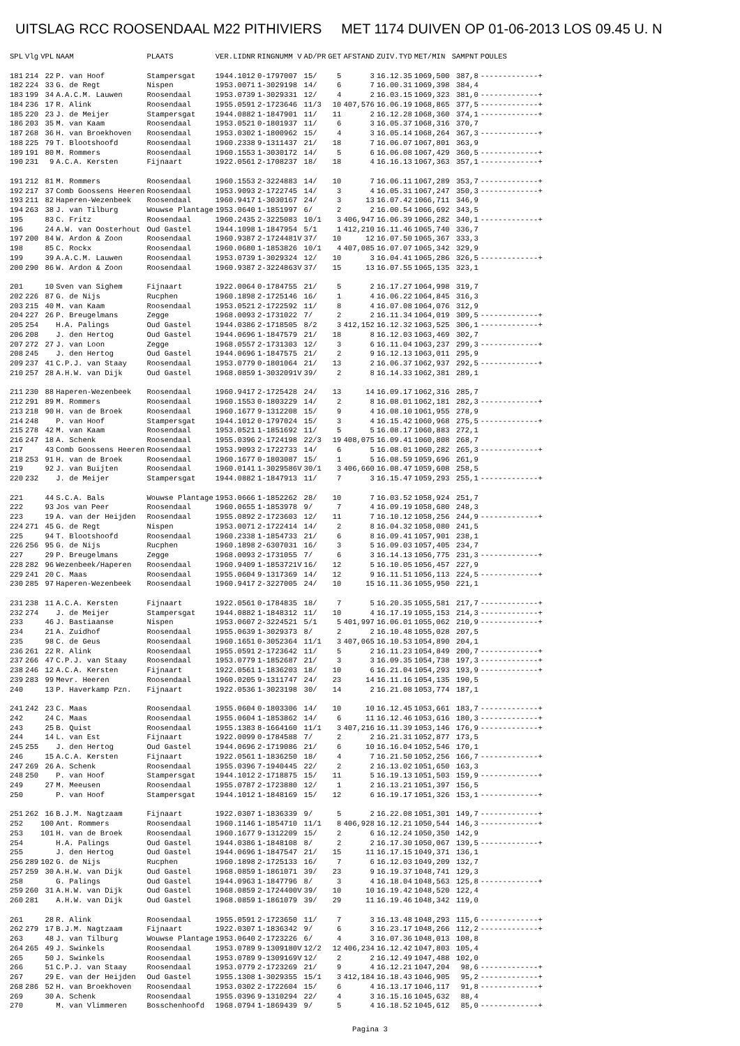UITSLAG RCC ROOSENDAAL M22 PITHIVIERS MET 1174 DUIVEN OP 01-06-2013 LOS 09.45 U. N
| SPL | Vlg | VPL | NAAM | PLAATS | VER.LIDNR | RINGNUMM V | AD/PR | GET | AFSTAND | ZUIV.TYD | MET/MIN | SAMPNT | POULES |
| --- | --- | --- | --- | --- | --- | --- | --- | --- | --- | --- | --- | --- | --- |
| 181 | 214 | 22 | P. van Hoof | Stampersgat | 1944.1012 | 0-1797007 | 15/ | 5 | 3 | 16.12.35 | 1069,500 | 387,8 | -------------+ |
| 182 | 224 | 33 | G. de Regt | Nispen | 1953.0071 | 1-3029198 | 14/ | 6 | 7 | 16.00.31 | 1069,398 | 384,4 | |
| 183 | 199 | 34 | A.A.C.M. Lauwen | Roosendaal | 1953.0739 | 1-3029331 | 12/ | 4 | 2 | 16.03.15 | 1069,323 | 381,0 | -------------+ |
| 184 | 236 | 17 | R. Alink | Roosendaal | 1955.0591 | 2-1723646 | 11/3 | 10 | 407,576 | 16.06.19 | 1068,865 | 377,5 | -------------+ |
| 185 | 220 | 23 | J. de Meijer | Stampersgat | 1944.0882 | 1-1847901 | 11/ | 11 | 2 | 16.12.28 | 1068,360 | 374,1 | -------------+ |
| 186 | 203 | 35 | M. van Kaam | Roosendaal | 1953.0521 | 0-1801937 | 11/ | 6 | 3 | 16.05.37 | 1068,316 | 370,7 | |
| 187 | 268 | 36 | H. van Broekhoven | Roosendaal | 1953.0302 | 1-1800962 | 15/ | 4 | 3 | 16.05.14 | 1068,264 | 367,3 | -------------+ |
| 188 | 225 | 79 | T. Blootshoofd | Roosendaal | 1960.2338 | 9-1311437 | 21/ | 18 | 7 | 16.06.07 | 1067,801 | 363,9 | |
| 189 | 191 | 80 | M. Rommers | Roosendaal | 1960.1553 | 1-3030172 | 14/ | 5 | 6 | 16.06.08 | 1067,429 | 360,5 | -------------+ |
| 190 | 231 | 9 | A.C.A. Kersten | Fijnaart | 1922.0561 | 2-1708237 | 18/ | 18 | 4 | 16.16.13 | 1067,363 | 357,1 | -------------+ |
| 191 | 212 | 81 | M. Rommers | Roosendaal | 1960.1553 | 2-3224883 | 14/ | 10 | 7 | 16.06.11 | 1067,289 | 353,7 | -------------+ |
| 192 | 217 | 37 | Comb Goossens Heeren | Roosendaal | 1953.9093 | 2-1722745 | 14/ | 3 | 4 | 16.05.31 | 1067,247 | 350,3 | -------------+ |
| 193 | 211 | 82 | Haperen-Wezenbeek | Roosendaal | 1960.9417 | 1-3030167 | 24/ | 3 | 13 | 16.07.42 | 1066,711 | 346,9 | |
| 194 | 263 | 38 | J. van Tilburg | Wouwse Plantage | 1953.0640 | 1-1851997 | 6/ | 2 | 2 | 16.00.54 | 1066,692 | 343,5 | |
| 195 | | 83 | C. Fritz | Roosendaal | 1960.2435 | 2-3225083 | 10/1 | 3 | 406,947 | 16.06.39 | 1066,282 | 340,1 | -------------+ |
| 196 | | 24 | A.W. van Oosterhout | Oud Gastel | 1944.1098 | 1-1847954 | 5/1 | 1 | 412,210 | 16.11.46 | 1065,740 | 336,7 | |
| 197 | 200 | 84 | W. Ardon & Zoon | Roosendaal | 1960.9387 | 2-1724481V | 37/ | 10 | 12 | 16.07.50 | 1065,367 | 333,3 | |
| 198 | | 85 | C. Rockx | Roosendaal | 1960.0680 | 1-1853826 | 10/1 | 4 | 407,085 | 16.07.07 | 1065,342 | 329,9 | |
| 199 | | 39 | A.A.C.M. Lauwen | Roosendaal | 1953.0739 | 1-3029324 | 12/ | 10 | 3 | 16.04.41 | 1065,286 | 326,5 | -------------+ |
| 200 | 290 | 86 | W. Ardon & Zoon | Roosendaal | 1960.9387 | 2-3224863V | 37/ | 15 | 13 | 16.07.55 | 1065,135 | 323,1 | |
| 201 | | 10 | Sven van Sighem | Fijnaart | 1922.0064 | 0-1784755 | 21/ | 5 | 2 | 16.17.27 | 1064,998 | 319,7 | |
| 202 | 226 | 87 | G. de Nijs | Rucphen | 1960.1898 | 2-1725146 | 16/ | 1 | 4 | 16.06.22 | 1064,845 | 316,3 | |
| 203 | 215 | 40 | M. van Kaam | Roosendaal | 1953.0521 | 2-1722592 | 11/ | 8 | 4 | 16.07.08 | 1064,076 | 312,9 | |
| 204 | 227 | 26 | P. Breugelmans | Zegge | 1968.0093 | 2-1731022 | 7/ | 2 | 2 | 16.11.34 | 1064,019 | 309,5 | -------------+ |
| 205 | 254 | | H.A. Palings | Oud Gastel | 1944.0386 | 2-1718505 | 8/2 | 3 | 412,152 | 16.12.32 | 1063,525 | 306,1 | -------------+ |
| 206 | 208 | | J. den Hertog | Oud Gastel | 1944.0696 | 1-1847579 | 21/ | 18 | 8 | 16.12.03 | 1063,469 | 302,7 | |
| 207 | 272 | 27 | J. van Loon | Zegge | 1968.0557 | 2-1731303 | 12/ | 3 | 6 | 16.11.04 | 1063,237 | 299,3 | -------------+ |
| 208 | 245 | | J. den Hertog | Oud Gastel | 1944.0696 | 1-1847575 | 21/ | 2 | 9 | 16.12.13 | 1063,011 | 295,9 | |
| 209 | 237 | 41 | C.P.J. van Staay | Roosendaal | 1953.0779 | 0-1801064 | 21/ | 13 | 2 | 16.06.37 | 1062,937 | 292,5 | -------------+ |
| 210 | 257 | 28 | A.H.W. van Dijk | Oud Gastel | 1968.0859 | 1-3032091V | 39/ | 2 | 8 | 16.14.33 | 1062,381 | 289,1 | |
| 211 | 230 | 88 | Haperen-Wezenbeek | Roosendaal | 1960.9417 | 2-1725428 | 24/ | 13 | 14 | 16.09.17 | 1062,316 | 285,7 | |
| 212 | 291 | 89 | M. Rommers | Roosendaal | 1960.1553 | 0-1803229 | 14/ | 2 | 8 | 16.08.01 | 1062,181 | 282,3 | -------------+ |
| 213 | 218 | 90 | H. van de Broek | Roosendaal | 1960.1677 | 9-1312208 | 15/ | 9 | 4 | 16.08.10 | 1061,955 | 278,9 | |
| 214 | 248 | | P. van Hoof | Stampersgat | 1944.1012 | 0-1797024 | 15/ | 3 | 4 | 16.15.42 | 1060,968 | 275,5 | -------------+ |
| 215 | 278 | 42 | M. van Kaam | Roosendaal | 1953.0521 | 1-1851692 | 11/ | 5 | 5 | 16.08.17 | 1060,883 | 272,1 | |
| 216 | 247 | 18 | A. Schenk | Roosendaal | 1955.0396 | 2-1724198 | 22/3 | 19 | 408,075 | 16.09.41 | 1060,808 | 268,7 | |
| 217 | | 43 | Comb Goossens Heeren | Roosendaal | 1953.9093 | 2-1722733 | 14/ | 6 | 5 | 16.08.01 | 1060,282 | 265,3 | -------------+ |
| 218 | 253 | 91 | H. van de Broek | Roosendaal | 1960.1677 | 0-1803087 | 15/ | 1 | 5 | 16.08.59 | 1059,696 | 261,9 | |
| 219 | | 92 | J. van Buijten | Roosendaal | 1960.0141 | 1-3029586V | 30/1 | 3 | 406,660 | 16.08.47 | 1059,608 | 258,5 | |
| 220 | 232 | | J. de Meijer | Stampersgat | 1944.0882 | 1-1847913 | 11/ | 7 | 3 | 16.15.47 | 1059,293 | 255,1 | -------------+ |
| 221 | | 44 | S.C.A. Bals | Wouwse Plantage | 1953.0666 | 1-1852262 | 28/ | 10 | 7 | 16.03.52 | 1058,924 | 251,7 | |
| 222 | | 93 | Jos van Peer | Roosendaal | 1960.0655 | 1-1853978 | 9/ | 7 | 4 | 16.09.19 | 1058,680 | 248,3 | |
| 223 | | 19 | A. van der Heijden | Roosendaal | 1955.0892 | 2-1723603 | 12/ | 11 | 7 | 16.10.12 | 1058,256 | 244,9 | -------------+ |
| 224 | 271 | 45 | G. de Regt | Nispen | 1953.0071 | 2-1722414 | 14/ | 2 | 8 | 16.04.32 | 1058,080 | 241,5 | |
| 225 | | 94 | T. Blootshoofd | Roosendaal | 1960.2338 | 1-1854733 | 21/ | 6 | 8 | 16.09.41 | 1057,901 | 238,1 | |
| 226 | 256 | 95 | G. de Nijs | Rucphen | 1960.1898 | 2-6307031 | 16/ | 3 | 5 | 16.09.03 | 1057,405 | 234,7 | |
| 227 | | 29 | P. Breugelmans | Zegge | 1968.0093 | 2-1731055 | 7/ | 6 | 3 | 16.14.13 | 1056,775 | 231,3 | -------------+ |
| 228 | 282 | 96 | Wezenbeek/Haperen | Roosendaal | 1960.9409 | 1-1853721V | 16/ | 12 | 5 | 16.10.05 | 1056,457 | 227,9 | |
| 229 | 241 | 20 | C. Maas | Roosendaal | 1955.0604 | 9-1317369 | 14/ | 12 | 9 | 16.11.51 | 1056,113 | 224,5 | -------------+ |
| 230 | 285 | 97 | Haperen-Wezenbeek | Roosendaal | 1960.9417 | 2-3227005 | 24/ | 10 | 15 | 16.11.36 | 1055,950 | 221,1 | |
| 231 | 238 | 11 | A.C.A. Kersten | Fijnaart | 1922.0561 | 0-1784835 | 18/ | 7 | 5 | 16.20.35 | 1055,581 | 217,7 | -------------+ |
| 232 | 274 | | J. de Meijer | Stampersgat | 1944.0882 | 1-1848312 | 11/ | 10 | 4 | 16.17.19 | 1055,153 | 214,3 | -------------+ |
| 233 | | 46 | J. Bastiaanse | Nispen | 1953.0607 | 2-3224521 | 5/1 | 5 | 401,997 | 16.06.01 | 1055,062 | 210,9 | -------------+ |
| 234 | | 21 | A. Zuidhof | Roosendaal | 1955.0639 | 1-3029373 | 8/ | 2 | 2 | 16.10.48 | 1055,028 | 207,5 | |
| 235 | | 98 | C. de Geus | Roosendaal | 1960.1651 | 0-3052364 | 11/1 | 3 | 407,065 | 16.10.53 | 1054,890 | 204,1 | |
| 236 | 261 | 22 | R. Alink | Roosendaal | 1955.0591 | 2-1723642 | 11/ | 5 | 2 | 16.11.23 | 1054,849 | 200,7 | -------------+ |
| 237 | 266 | 47 | C.P.J. van Staay | Roosendaal | 1953.0779 | 1-1852687 | 21/ | 3 | 3 | 16.09.35 | 1054,738 | 197,3 | -------------+ |
| 238 | 246 | 12 | A.C.A. Kersten | Fijnaart | 1922.0561 | 1-1836203 | 18/ | 10 | 6 | 16.21.04 | 1054,293 | 193,9 | -------------+ |
| 239 | 283 | 99 | Mevr. Heeren | Roosendaal | 1960.0205 | 9-1311747 | 24/ | 23 | 14 | 16.11.16 | 1054,135 | 190,5 | |
| 240 | | 13 | P. Haverkamp Pzn. | Fijnaart | 1922.0536 | 1-3023198 | 30/ | 14 | 2 | 16.21.08 | 1053,774 | 187,1 | |
| 241 | 242 | 23 | C. Maas | Roosendaal | 1955.0604 | 0-1803306 | 14/ | 10 | 10 | 16.12.45 | 1053,661 | 183,7 | -------------+ |
| 242 | | 24 | C. Maas | Roosendaal | 1955.0604 | 1-1853862 | 14/ | 6 | 11 | 16.12.46 | 1053,616 | 180,3 | -------------+ |
| 243 | | 25 | B. Quist | Roosendaal | 1955.1383 | 8-1664160 | 11/1 | 3 | 407,216 | 16.11.39 | 1053,146 | 176,9 | -------------+ |
| 244 | | 14 | L. van Est | Fijnaart | 1922.0099 | 0-1784588 | 7/ | 2 | 2 | 16.21.31 | 1052,877 | 173,5 | |
| 245 | 255 | | J. den Hertog | Oud Gastel | 1944.0696 | 2-1719086 | 21/ | 6 | 10 | 16.16.04 | 1052,546 | 170,1 | |
| 246 | | 15 | A.C.A. Kersten | Fijnaart | 1922.0561 | 1-1836250 | 18/ | 4 | 7 | 16.21.50 | 1052,256 | 166,7 | -------------+ |
| 247 | 269 | 26 | A. Schenk | Roosendaal | 1955.0396 | 7-1940445 | 22/ | 2 | 2 | 16.13.02 | 1051,650 | 163,3 | |
| 248 | 250 | | P. van Hoof | Stampersgat | 1944.1012 | 2-1718875 | 15/ | 11 | 5 | 16.19.13 | 1051,503 | 159,9 | -------------+ |
| 249 | | 27 | M. Meeusen | Roosendaal | 1955.0787 | 2-1723880 | 12/ | 1 | 2 | 16.13.21 | 1051,397 | 156,5 | |
| 250 | | | P. van Hoof | Stampersgat | 1944.1012 | 1-1848169 | 15/ | 12 | 6 | 16.19.17 | 1051,326 | 153,1 | -------------+ |
| 251 | 262 | 16 | B.J.M. Nagtzaam | Fijnaart | 1922.0307 | 1-1836339 | 9/ | 5 | 2 | 16.22.08 | 1051,301 | 149,7 | -------------+ |
| 252 | | 100 | Ant. Rommers | Roosendaal | 1960.1146 | 1-1854710 | 11/1 | 8 | 406,928 | 16.12.21 | 1050,544 | 146,3 | -------------+ |
| 253 | | 101 | H. van de Broek | Roosendaal | 1960.1677 | 9-1312209 | 15/ | 2 | 6 | 16.12.24 | 1050,350 | 142,9 | |
| 254 | | | H.A. Palings | Oud Gastel | 1944.0386 | 1-1848108 | 8/ | 2 | 2 | 16.17.30 | 1050,067 | 139,5 | -------------+ |
| 255 | | | J. den Hertog | Oud Gastel | 1944.0696 | 1-1847547 | 21/ | 15 | 11 | 16.17.15 | 1049,371 | 136,1 | |
| 256 | 289 | 102 | G. de Nijs | Rucphen | 1960.1898 | 2-1725133 | 16/ | 7 | 6 | 16.12.03 | 1049,209 | 132,7 | |
| 257 | 259 | 30 | A.H.W. van Dijk | Oud Gastel | 1968.0859 | 1-1861071 | 39/ | 23 | 9 | 16.19.37 | 1048,741 | 129,3 | |
| 258 | | | G. Palings | Oud Gastel | 1944.0963 | 1-1847796 | 8/ | 3 | 4 | 16.18.04 | 1048,563 | 125,8 | -------------+ |
| 259 | 260 | 31 | A.H.W. van Dijk | Oud Gastel | 1968.0859 | 2-1724400V | 39/ | 10 | 10 | 16.19.42 | 1048,520 | 122,4 | |
| 260 | 281 | | A.H.W. van Dijk | Oud Gastel | 1968.0859 | 1-1861079 | 39/ | 29 | 11 | 16.19.46 | 1048,342 | 119,0 | |
| 261 | | 28 | R. Alink | Roosendaal | 1955.0591 | 2-1723650 | 11/ | 7 | 3 | 16.13.48 | 1048,293 | 115,6 | -------------+ |
| 262 | 279 | 17 | B.J.M. Nagtzaam | Fijnaart | 1922.0307 | 1-1836342 | 9/ | 6 | 3 | 16.23.17 | 1048,266 | 112,2 | -------------+ |
| 263 | | 48 | J. van Tilburg | Wouwse Plantage | 1953.0640 | 2-1723226 | 6/ | 4 | 3 | 16.07.36 | 1048,013 | 108,8 | |
| 264 | 265 | 49 | J. Swinkels | Roosendaal | 1953.0789 | 9-1309180V | 12/2 | 12 | 406,234 | 16.12.42 | 1047,803 | 105,4 | |
| 265 | | 50 | J. Swinkels | Roosendaal | 1953.0789 | 9-1309169V | 12/ | 2 | 2 | 16.12.49 | 1047,488 | 102,0 | |
| 266 | | 51 | C.P.J. van Staay | Roosendaal | 1953.0779 | 2-1723269 | 21/ | 9 | 4 | 16.12.21 | 1047,204 | 98,6 | -------------+ |
| 267 | | 29 | E. van der Heijden | Oud Gastel | 1955.1308 | 1-3029355 | 15/1 | 3 | 412,184 | 16.18.43 | 1046,905 | 95,2 | -------------+ |
| 268 | 286 | 52 | H. van Broekhoven | Roosendaal | 1953.0302 | 2-1722604 | 15/ | 6 | 4 | 16.13.17 | 1046,117 | 91,8 | -------------+ |
| 269 | | 30 | A. Schenk | Roosendaal | 1955.0396 | 9-1310294 | 22/ | 4 | 3 | 16.15.16 | 1045,632 | 88,4 | |
| 270 | | | M. van Vlimmeren | Bosschenhoofd | 1968.0794 | 1-1869439 | 9/ | 5 | 4 | 16.18.52 | 1045,612 | 85,0 | -------------+ |
Pagina 3